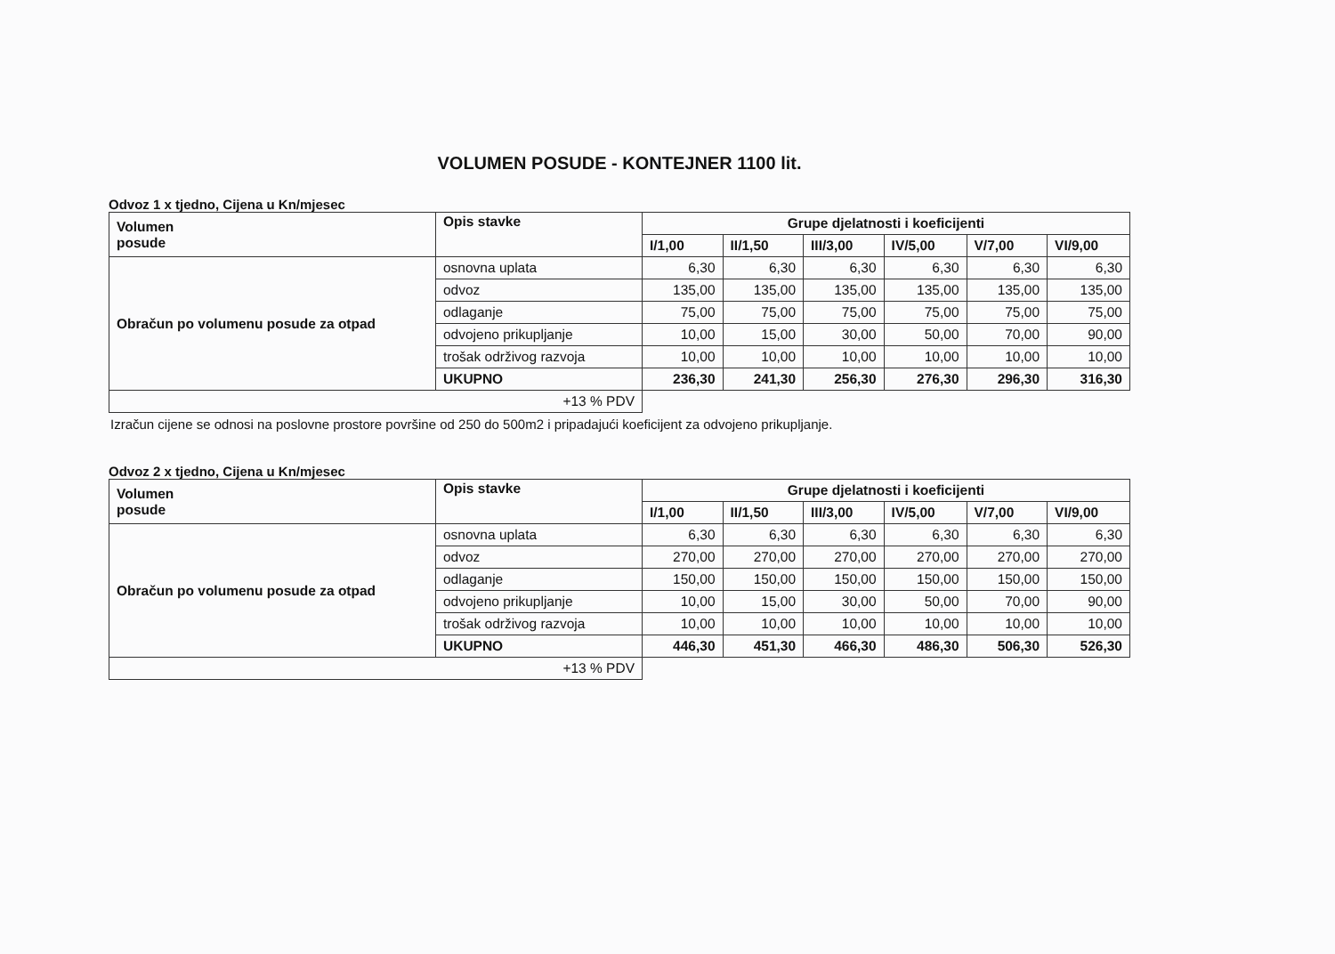VOLUMEN POSUDE - KONTEJNER 1100 lit.
Odvoz 1 x tjedno, Cijena u Kn/mjesec
| Volumen posude | Opis stavke | Grupe djelatnosti i koeficijenti | | | | | |
| --- | --- | --- | --- | --- | --- | --- | --- |
| | | I/1,00 | II/1,50 | III/3,00 | IV/5,00 | V/7,00 | VI/9,00 |
| Obračun po volumenu posude za otpad | osnovna uplata | 6,30 | 6,30 | 6,30 | 6,30 | 6,30 | 6,30 |
| | odvoz | 135,00 | 135,00 | 135,00 | 135,00 | 135,00 | 135,00 |
| | odlaganje | 75,00 | 75,00 | 75,00 | 75,00 | 75,00 | 75,00 |
| | odvojeno prikupljanje | 10,00 | 15,00 | 30,00 | 50,00 | 70,00 | 90,00 |
| | trošak održivog razvoja | 10,00 | 10,00 | 10,00 | 10,00 | 10,00 | 10,00 |
| | UKUPNO | 236,30 | 241,30 | 256,30 | 276,30 | 296,30 | 316,30 |
| +13 % PDV | | | | | | | |
Izračun cijene se odnosi na poslovne prostore površine od 250 do 500m2 i pripadajući koeficijent za odvojeno prikupljanje.
Odvoz 2 x tjedno, Cijena u Kn/mjesec
| Volumen posude | Opis stavke | Grupe djelatnosti i koeficijenti | | | | | |
| --- | --- | --- | --- | --- | --- | --- | --- |
| | | I/1,00 | II/1,50 | III/3,00 | IV/5,00 | V/7,00 | VI/9,00 |
| Obračun po volumenu posude za otpad | osnovna uplata | 6,30 | 6,30 | 6,30 | 6,30 | 6,30 | 6,30 |
| | odvoz | 270,00 | 270,00 | 270,00 | 270,00 | 270,00 | 270,00 |
| | odlaganje | 150,00 | 150,00 | 150,00 | 150,00 | 150,00 | 150,00 |
| | odvojeno prikupljanje | 10,00 | 15,00 | 30,00 | 50,00 | 70,00 | 90,00 |
| | trošak održivog razvoja | 10,00 | 10,00 | 10,00 | 10,00 | 10,00 | 10,00 |
| | UKUPNO | 446,30 | 451,30 | 466,30 | 486,30 | 506,30 | 526,30 |
| +13 % PDV | | | | | | | |